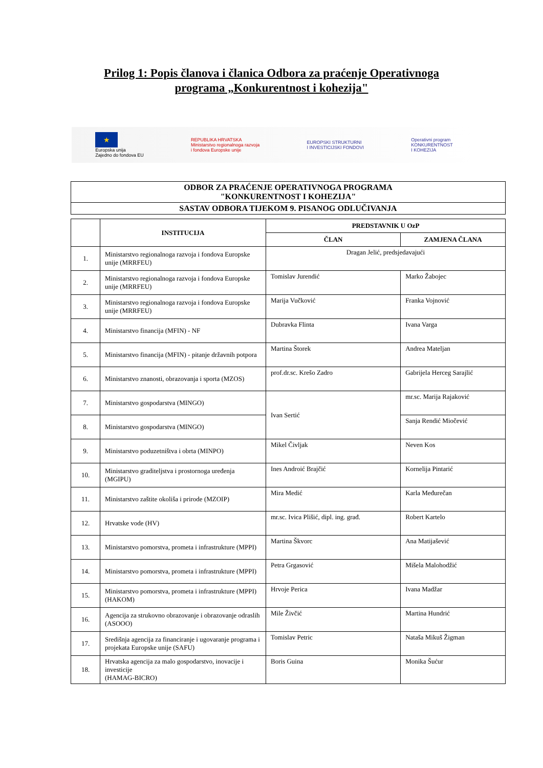Prilog 1: Popis članova i članica Odbora za praćenje Operativnoga
programa „Konkurentnost i kohezija"
★
Europska unija
Zajedno do fondova EU
REPUBLIKA HRVATSKA
Ministarstvo regionalnoga razvoja
i fondova Europske unije
EUROPSKI STRUKTURNI
I INVESTICIJSKI FONDOVI
Operativni program
KONKURENTNOST
I KOHEZIJA
| ODBOR ZA PRAĆENJE OPERATIVNOGA PROGRAMA "KONKURENTNOST I KOHEZIJA" |
| SASTAV ODBORA TIJEKOM 9. PISANOG ODLUČIVANJA |
| | INSTITUCIJA | PREDSTAVNIK U OzP | |
| --- | --- | --- | --- |
| | | ČLAN | ZAMJENA ČLANA |
| 1. | Ministarstvo regionalnoga razvoja i fondova Europske unije (MRRFEU) | Dragan Jelić, predsjedavajući | |
| 2. | Ministarstvo regionalnoga razvoja i fondova Europske unije (MRRFEU) | Tomislav Jurendić | Marko Žabojec |
| 3. | Ministarstvo regionalnoga razvoja i fondova Europske unije (MRRFEU) | Marija Vučković | Franka Vojnović |
| 4. | Ministarstvo financija (MFIN) - NF | Dubravka Flinta | Ivana Varga |
| 5. | Ministarstvo financija (MFIN) - pitanje državnih potpora | Martina Štorek | Andrea Mateljan |
| 6. | Ministarstvo znanosti, obrazovanja i sporta (MZOS) | prof.dr.sc. Krešo Zadro | Gabrijela Herceg Sarajlić |
| 7. | Ministarstvo gospodarstva (MINGO) | Ivan Sertić | mr.sc. Marija Rajaković |
| 8. | Ministarstvo gospodarstva (MINGO) | | Sanja Rendić Miočević |
| 9. | Ministarstvo poduzetništva i obrta (MINPO) | Mikel Čivljak | Neven Kos |
| 10. | Ministarstvo graditeljstva i prostornoga uređenja (MGIPU) | Ines Androić Brajčić | Kornelija Pintarić |
| 11. | Ministarstvo zaštite okoliša i prirode (MZOIP) | Mira Medić | Karla Međurečan |
| 12. | Hrvatske vode (HV) | mr.sc. Ivica Plišić, dipl. ing. građ. | Robert Kartelo |
| 13. | Ministarstvo pomorstva, prometa i infrastrukture (MPPI) | Martina Škvorc | Ana Matijašević |
| 14. | Ministarstvo pomorstva, prometa i infrastrukture (MPPI) | Petra Grgasović | Mišela Malohodžić |
| 15. | Ministarstvo pomorstva, prometa i infrastrukture (MPPI) (HAKOM) | Hrvoje Perica | Ivana Madžar |
| 16. | Agencija za strukovno obrazovanje i obrazovanje odraslih (ASOOO) | Mile Živčić | Martina Hundrić |
| 17. | Središnja agencija za financiranje i ugovaranje programa i projekata Europske unije (SAFU) | Tomislav Petric | Nataša Mikuš Žigman |
| 18. | Hrvatska agencija za malo gospodarstvo, inovacije i investicije (HAMAG-BICRO) | Boris Guina | Monika Šućur |